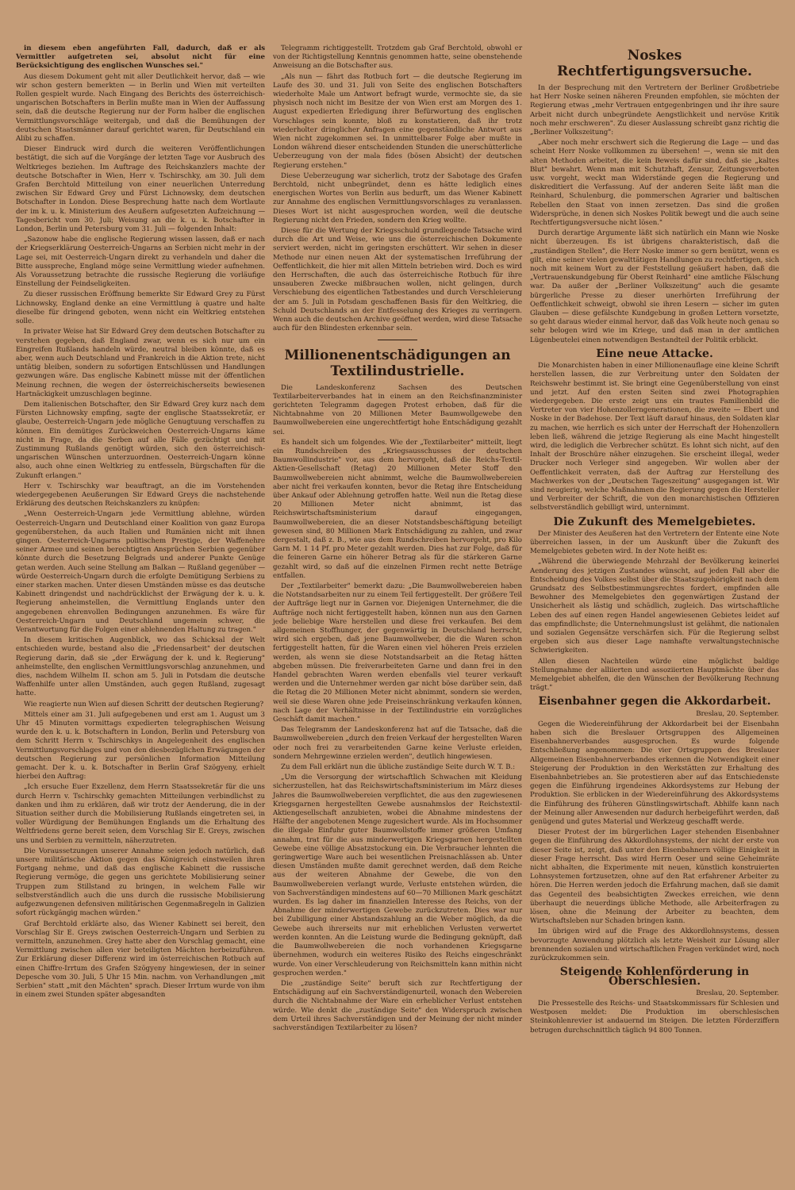in diesem eben angeführten Fall, dadurch, daß er als Vermittler aufgetreten sei, absolut nicht für eine Berücksichtigung des englischen Wunsches sei."
Aus diesem Dokument geht mit aller Deutlichkeit hervor, daß — wie wir schon gestern bemerkten — in Berlin und Wien mit verteilten Rollen gespielt wurde. Nach Eingang des Berichts des österreichisch-ungarischen Botschafters in Berlin mußte man in Wien der Auffassung sein, daß die deutsche Regierung nur der Form halber die englischen Vermittlungsvorschläge weitergab, und daß die Bemühungen der deutschen Staatsmänner darauf gerichtet waren, für Deutschland ein Alibi zu schaffen.
Dieser Eindruck wird durch die weiteren Veröffentlichungen bestätigt, die sich auf die Vorgänge der letzten Tage vor Ausbruch des Weltkrieges beziehen. Im Auftrage des Reichskanzlers machte der deutsche Botschafter in Wien, Herr v. Tschirschky, am 30. Juli dem Grafen Berchtold Mitteilung von einer neuerlichen Unterredung zwischen Sir Edward Grey und Fürst Lichnowsky, dem deutschen Botschafter in London. Diese Besprechung hatte nach dem Wortlaute der im k. u. k. Ministerium des Aeußern aufgesetzten Aufzeichnung — Tagesbericht vom 30. Juli; Weisung an die k. u. k. Botschafter in London, Berlin und Petersburg vom 31. Juli — folgenden Inhalt:
„Sazonow habe die englische Regierung wissen lassen, daß er nach der Kriegserklärung Oesterreich-Ungarns an Serbien nicht mehr in der Lage sei, mit Oesterreich-Ungarn direkt zu verhandeln und daher die Bitte ausspreche, England möge seine Vermittlung wieder aufnehmen. Als Voraussetzung betrachte die russische Regierung die vorläufige Einstellung der Feindseligkeiten.
Zu dieser russischen Eröffnung bemerkte Sir Edward Grey zu Fürst Lichnowsky, England denke an eine Vermittlung à quatre und halte dieselbe für dringend geboten, wenn nicht ein Weltkrieg entstehen solle.
In privater Weise hat Sir Edward Grey dem deutschen Botschafter zu verstehen gegeben, daß England zwar, wenn es sich nur um ein Eingreifen Rußlands handeln würde, neutral bleiben könnte, daß es aber, wenn auch Deutschland und Frankreich in die Aktion trete, nicht untätig bleiben, sondern zu sofortigen Entschlüssen und Handlungen gezwungen wäre. Das englische Kabinett müsse mit der öffentlichen Meinung rechnen, die wegen der österreichischerseits bewiesenen Hartnäckigkeit umzuschlagen beginne.
Dem italienischen Botschafter, den Sir Edward Grey kurz nach dem Fürsten Lichnowsky empfing, sagte der englische Staatssekretär, er glaube, Oesterreich-Ungarn jede mögliche Genugtuung verschaffen zu können. Ein demütiges Zurückweichen Oesterreich-Ungarns käme nicht in Frage, da die Serben auf alle Fälle gezüchtigt und mit Zustimmung Rußlands genötigt würden, sich den österreichisch-ungarischen Wünschen unterzuordnen. Oesterreich-Ungarn könne also, auch ohne einen Weltkrieg zu entfesseln, Bürgschaften für die Zukunft erlangen."
Herr v. Tschirschky war beauftragt, an die im Vorstehenden wiedergegebenen Aeußerungen Sir Edward Greys die nachstehende Erklärung des deutschen Reichskanzlers zu knüpfen:
„Wenn Oesterreich-Ungarn jede Vermittlung ablehne, würden Oesterreich-Ungarn und Deutschland einer Koalition von ganz Europa gegenüberstehen, da auch Italien und Rumänien nicht mit ihnen gingen. Oesterreich-Ungarns politischem Prestige, der Waffenehre seiner Armee und seinen berechtigten Ansprüchen Serbien gegenüber könnte durch die Besetzung Belgrads und anderer Punkte Genüge getan werden. Auch seine Stellung am Balkan — Rußland gegenüber — würde Oesterreich-Ungarn durch die erfolgte Demütigung Serbiens zu einer starken machen. Unter diesen Umständen müsse es das deutsche Kabinett dringendst und nachdrücklichst der Erwägung der k. u. k. Regierung anheimstellen, die Vermittlung Englands unter den angegebenen ehrenvollen Bedingungen anzunehmen. Es wäre für Oesterreich-Ungarn und Deutschland ungemein schwer, die Verantwortung für die Folgen einer ablehnenden Haltung zu tragen."
In diesem kritischen Augenblick, wo das Schicksal der Welt entschieden wurde, bestand also die „Friedensarbeit" der deutschen Regierung darin, daß sie „der Erwägung der k. und k. Regierung" anheimstellte, den englischen Vermittlungsvorschlag anzunehmen, und dies, nachdem Wilhelm II. schon am 5. Juli in Potsdam die deutsche Waffenhilfe unter allen Umständen, auch gegen Rußland, zugesagt hatte.
Wie reagierte nun Wien auf diesen Schritt der deutschen Regierung?
Mittels einer am 31. Juli aufgegebenen und erst am 1. August um 3 Uhr 45 Minuten vormittags expedierten telegraphischen Weisung wurde den k. u. k. Botschaftern in London, Berlin und Petersburg von dem Schritt Herrn v. Tschirschkys in Angelegenheit des englischen Vermittlungsvorschlages und von den diesbezüglichen Erwägungen der deutschen Regierung zur persönlichen Information Mitteilung gemacht. Der k. u. k. Botschafter in Berlin Graf Szögyeny, erhielt hierbei den Auftrag:
„Ich ersuche Euer Exzellenz, dem Herrn Staatssekretär für die uns durch Herrn v. Tschirschky gemachten Mitteilungen verbindlichst zu danken und ihm zu erklären, daß wir trotz der Aenderung, die in der Situation seither durch die Mobilisierung Rußlands eingetreten sei, in voller Würdigung der Bemühungen Englands um die Erhaltung des Weltfriedens gerne bereit seien, dem Vorschlag Sir E. Greys, zwischen uns und Serbien zu vermitteln, näherzutreten.
Die Voraussetzungen unserer Annahme seien jedoch natürlich, daß unsere militärische Aktion gegen das Königreich einstweilen ihren Fortgang nehme, und daß das englische Kabinett die russische Regierung vermöge, die gegen uns gerichtete Mobilisierung seiner Truppen zum Stillstand zu bringen, in welchem Falle wir selbstverständlich auch die uns durch die russische Mobilisierung aufgezwungenen defensiven militärischen Gegenmaßregeln in Galizien sofort rückgängig machen würden."
Graf Berchtold erklärte also, das Wiener Kabinett sei bereit, den Vorschlag Sir E. Greys zwischen Oesterreich-Ungarn und Serbien zu vermitteln, anzunehmen. Grey hatte aber den Vorschlag gemacht, eine Vermittlung zwischen allen vier beteiligten Mächten herbeizuführen. Zur Erklärung dieser Differenz wird im österreichischen Rotbuch auf einen Chiffre-Irrtum des Grafen Szögyeny hingewiesen, der in seiner Depesche vom 30. Juli, 5 Uhr 15 Min. nachm. von Verhandlungen „mit Serbien" statt „mit den Mächten" sprach. Dieser Irrtum wurde von ihm in einem zwei Stunden später abgesandten
Telegramm richtiggestellt. Trotzdem gab Graf Berchtold, obwohl er von der Richtigstellung Kenntnis genommen hatte, seine obenstehende Anweisung an die Botschafter aus.
„Als nun — fährt das Rotbuch fort — die deutsche Regierung im Laufe des 30. und 31. Juli von Seite des englischen Botschafters wiederholte Male um Antwort befragt wurde, vermochte sie, da sie physisch noch nicht im Besitze der von Wien erst am Morgen des 1. August expedierten Erledigung ihrer Befürwortung des englischen Vorschlages sein konnte, bloß zu konstatieren, daß ihr trotz wiederholter dringlicher Anfragen eine gegenständliche Antwort aus Wien nicht zugekommen sei. In unmittelbarer Folge aber mußte in London während dieser entscheidenden Stunden die unerschütterliche Ueberzeugung von der mala fides (bösen Absicht) der deutschen Regierung erstehen."
Diese Ueberzeugung war sicherlich, trotz der Sabotage des Grafen Berchtold, nicht unbegründet, denn es hätte lediglich eines energischen Wortes von Berlin aus bedurft, um das Wiener Kabinett zur Annahme des englischen Vermittlungsvorschlages zu veranlassen. Dieses Wort ist nicht ausgesprochen worden, weil die deutsche Regierung nicht den Frieden, sondern den Krieg wollte.
Diese für die Wertung der Kriegsschuld grundlegende Tatsache wird durch die Art und Weise, wie uns die österreichischen Dokumente serviert werden, nicht im geringsten erschüttert. Wir sehen in dieser Methode nur einen neuen Akt der systematischen Irreführung der Oeffentlichkeit, die hier mit allen Mitteln betrieben wird. Doch es wird den Herrschaften, die auch das österreichische Rotbuch für ihre unsauberen Zwecke mißbrauchen wollen, nicht gelingen, durch Verschiebung des eigentlichen Tatbestandes und durch Verschleierung der am 5. Juli in Potsdam geschaffenen Basis für den Weltkrieg, die Schuld Deutschlands an der Entfesselung des Krieges zu verringern. Wenn auch die deutschen Archive geöffnet werden, wird diese Tatsache auch für den Blindesten erkennbar sein.
Millionenentschädigungen an Textilindustrielle.
Die Landeskonferenz Sachsen des Deutschen Textilarbeiterverbandes hat in einem an den Reichsfinanzminister gerichteten Telegramm dagegen Protest erhoben, daß für die Nichtabnahme von 20 Millionen Meter Baumwollgewebe den Baumwollwebereien eine ungerechtfertigt hohe Entschädigung gezahlt sei.
Es handelt sich um folgendes. Wie der „Textilarbeiter" mitteilt, liegt ein Rundschreiben des „Kriegsausschusses der deutschen Baumwollindustrie" vor, aus dem hervorgeht, daß die Reichs-Textil-Aktien-Gesellschaft (Retag) 20 Millionen Meter Stoff den Baumwollwebereien nicht abnimmt, welche die Baumwollwebereien aber nicht frei verkaufen konnten, bevor die Retag ihre Entscheidung über Ankauf oder Ablehnung getroffen hatte. Weil nun die Retag diese 20 Millionen Meter nicht abnimmt, ist das Reichswirtschaftsministerium darauf eingegangen, Baumwollwebereien, die an dieser Notstandsbeschäftigung beteiligt gewesen sind, 80 Millionen Mark Entschädigung zu zahlen, und zwar dergestalt, daß z. B., wie aus dem Rundschreiben hervorgeht, pro Kilo Garn M. 1 14 Pf. pro Meter gezahlt werden. Dies hat zur Folge, daß für die feineren Garne ein höherer Betrag als für die stärkeren Garne gezahlt wird, so daß auf die einzelnen Firmen recht nette Beträge entfallen.
Der „Textilarbeiter" bemerkt dazu: „Die Baumwollwebereien haben die Notstandsarbeiten nur zu einem Teil fertiggestellt. Der größere Teil der Aufträge liegt nur in Garnen vor. Diejenigen Unternehmer, die die Aufträge noch nicht fertiggestellt haben, können nun aus den Garnen jede beliebige Ware herstellen und diese frei verkaufen. Bei dem allgemeinen Stoffhunger, der gegenwärtig in Deutschland herrscht, wird sich ergeben, daß jene Baumwollweber, die die Waren schon fertiggestellt hatten, für die Waren einen viel höheren Preis erzielen werden, als wenn sie diese Notstandsarbeit an die Retag hätten abgeben müssen. Die freiverarbeiteten Garne und dann frei in den Handel gebrachten Waren werden ebenfalls viel teurer verkauft werden und die Unternehmer werden gar nicht böse darüber sein, daß die Retag die 20 Millionen Meter nicht abnimmt, sondern sie werden, weil sie diese Waren ohne jede Preiseinschränkung verkaufen können, nach Lage der Verhältnisse in der Textilindustrie ein vorzügliches Geschäft damit machen."
Das Telegramm der Landeskonferenz hat auf die Tatsache, daß die Baumwollwebereien „durch den freien Verkauf der hergestellten Waren oder noch frei zu verarbeitenden Garne keine Verluste erleiden, sondern Mehrgewinne erzielen werden", deutlich hingewiesen.
Zu dem Fall erklärt nun die übliche zuständige Seite durch W. T. B.:
„Um die Versorgung der wirtschaftlich Schwachen mit Kleidung sicherzustellen, hat das Reichswirtschaftsministerium im März dieses Jahres die Baumwollwebereien verpflichtet, die aus den zugewiesenen Kriegsgarnen hergestellten Gewebe ausnahmslos der Reichstextil-Aktiengesellschaft anzubieten, wobei die Abnahme mindestens der Hälfte der angebotenen Menge zugesichert wurde. Als im Hochsommer die illegale Einfuhr guter Baumwollstoffe immer größeren Umfang annahm, trat für die aus minderwertigen Kriegsgarnen hergestellten Gewebe eine völlige Absatzstockung ein. Die Verbraucher lehnten die geringwertige Ware auch bei wesentlichen Preisnachlässen ab. Unter diesen Umständen mußte damit gerechnet werden, daß dem Reiche aus der weiteren Abnahme der Gewebe, die von den Baumwollwebereien verlangt wurde, Verluste entstehen würden, die von Sachverständigen mindestens auf 60—70 Millionen Mark geschätzt wurden. Es lag daher im finanziellen Interesse des Reichs, von der Abnahme der minderwertigen Gewebe zurückzutreten. Dies war nur bei Zubilligung einer Abstandszahlung an die Weber möglich, da die Gewebe auch ihrerseits nur mit erheblichen Verlusten verwertet werden konnten. An die Leistung wurde die Bedingung geknüpft, daß die Baumwollwebereien die noch vorhandenen Kriegsgarne übernehmen, wodurch ein weiteres Risiko des Reichs eingeschränkt wurde. Von einer Verschleuderung von Reichsmitteln kann mithin nicht gesprochen werden."
Die „zuständige Seite" beruft sich zur Rechtfertigung der Entschädigung auf ein Sachverständigenurteil, wonach den Webereien durch die Nichtabnahme der Ware ein erheblicher Verlust entstehen würde. Wie denkt die „zuständige Seite" den Widerspruch zwischen dem Urteil ihres Sachverständigen und der Meinung der nicht minder sachverständigen Textilarbeiter zu lösen?
Noskes Rechtfertigungsversuche.
In der Besprechung mit den Vertretern der Berliner Großbetriebe hat Herr Noske seinen näheren Freunden empfohlen, sie möchten der Regierung etwas „mehr Vertrauen entgegenbringen und ihr ihre saure Arbeit nicht durch unbegründete Aengstlichkeit und nervöse Kritik noch mehr erschweren". Zu dieser Auslassung schreibt ganz richtig die „Berliner Volkszeitung":
„Aber noch mehr erschwert sich die Regierung die Lage — und das scheint Herr Noske vollkommen zu übersehen! —, wenn sie mit den alten Methoden arbeitet, die kein Beweis dafür sind, daß sie „kaltes Blut" bewahrt. Wenn man mit Schutzhaft, Zensur, Zeitungsverboten usw. vorgeht, weckt man Widerstände gegen die Regierung und diskreditiert die Verfassung. Auf der anderen Seite läßt man die Reinhard, Schulenburg, die pommerschen Agrarier und baltischen Rebellen den Staat von innen zersetzen. Das sind die großen Widersprüche, in denen sich Noskes Politik bewegt und die auch seine Rechtfertigungsversuche nicht lösen."
Durch derartige Argumente läßt sich natürlich ein Mann wie Noske nicht überzeugen. Es ist übrigens charakteristisch, daß die „zuständigen Stellen", die Herr Noske immer so gern benützt, wenn es gilt, eine seiner vielen gewalttätigen Handlungen zu rechtfertigen, sich noch mit keinem Wort zu der Feststellung geäußert haben, daß die „Vertrauenskundgebung für Oberst Reinhard" eine amtliche Fälschung war. Da außer der „Berliner Volkszeitung" auch die gesamte bürgerliche Presse zu dieser unerhörten Irreführung der Oeffentlichkeit schweigt, obwohl sie ihren Lesern — sicher im guten Glauben — diese gefälschte Kundgebung in großen Lettern vorsetzte, so geht daraus wieder einmal hervor, daß das Volk heute noch genau so sehr belogen wird wie im Kriege, und daß man in der amtlichen Lügenbeutelei einen notwendigen Bestandteil der Politik erblickt.
Eine neue Attacke.
Die Monarchisten haben in einer Millionenauflage eine kleine Schrift herstellen lassen, die zur Verbreitung unter den Soldaten der Reichswehr bestimmt ist. Sie bringt eine Gegenüberstellung von einst und jetzt. Auf den ersten Seiten sind zwei Photographien wiedergegeben. Die erste zeigt uns ein trautes Familienbild die Vertreter von vier Hohenzollerngenerationen, die zweite — Ebert und Noske in der Badehose. Der Text läuft darauf hinaus, den Soldaten klar zu machen, wie herrlich es sich unter der Herrschaft der Hohenzollern leben ließ, während die jetzige Regierung als eine Macht hingestellt wird, die lediglich die Verbrecher schützt. Es lohnt sich nicht, auf den Inhalt der Broschüre näher einzugehen. Sie erscheint illegal, weder Drucker noch Verleger sind angegeben. Wir wollen aber der Oeffentlichkeit verraten, daß der Auftrag zur Herstellung des Machwerkes von der „Deutschen Tageszeitung" ausgegangen ist. Wir sind neugierig, welche Maßnahmen die Regierung gegen die Hersteller und Verbreiter der Schrift, die von den monarchistischen Offizieren selbstverständlich gebilligt wird, unternimmt.
Die Zukunft des Memelgebietes.
Der Minister des Aeußeren hat den Vertretern der Entente eine Note überreichen lassen, in der um Auskunft über die Zukunft des Memelgebietes gebeten wird. In der Note heißt es:
„Während die überwiegende Mehrzahl der Bevölkerung keinerlei Aenderung des jetzigen Zustandes wünscht, auf jeden Fall aber die Entscheidung des Volkes selbst über die Staatszugehörigkeit nach dem Grundsatz des Selbstbestimmungsrechtes fordert, empfinden alle Bewohner des Memelgebietes den gegenwärtigen Zustand der Unsicherheit als lästig und schädlich, zugleich. Das wirtschaftliche Leben des auf einen regen Handel angewiesenen Gebietes leidet auf das empfindlichste; die Unternehmungslust ist gelähmt, die nationalen und sozialen Gegensätze verschärfen sich. Für die Regierung selbst ergeben sich aus dieser Lage namhafte verwaltungstechnische Schwierigkeiten.
Allen diesen Nachteilen würde eine möglichst baldige Stellungnahme der alliierten und assoziierten Hauptmächte über das Memelgebiet abhelfen, die den Wünschen der Bevölkerung Rechnung trägt."
Eisenbahner gegen die Akkordarbeit.
Breslau, 20. September.
Gegen die Wiedereinführung der Akkordarbeit bei der Eisenbahn haben sich die Breslauer Ortsgruppen des Allgemeinen Eisenbahnerverbandes ausgesprochen. Es wurde folgende Entschließung angenommen: Die vier Ortsgruppen des Breslauer Allgemeinen Eisenbahnerverbandes erkennen die Notwendigkeit einer Steigerung der Produktion in den Werkstätten zur Erhaltung des Eisenbahnbetriebes an. Sie protestieren aber auf das Entschiedenste gegen die Einführung irgendeines Akkordsystems zur Hebung der Produktion. Sie erblicken in der Wiedereinführung des Akkordsystems die Einführung des früheren Günstlingswirtschaft. Abhilfe kann nach der Meinung aller Anwesenden nur dadurch herbeigeführt werden, daß genügend und gutes Material und Werkzeug geschafft werde.
Dieser Protest der im bürgerlichen Lager stehenden Eisenbahner gegen die Einführung des Akkordlohnsystems, der nicht der erste von dieser Seite ist, zeigt, daß unter den Eisenbahnern völlige Einigkeit in dieser Frage herrscht. Das wird Herrn Oeser und seine Geheimräte nicht abhalten, die Experimente mit neuen, künstlich konstruierten Lohnsystemen fortzusetzen, ohne auf den Rat erfahrener Arbeiter zu hören. Die Herren werden jedoch die Erfahrung machen, daß sie damit das Gegenteil des beabsichtigten Zweckes erreichen, wie denn überhaupt die neuerdings übliche Methode, alle Arbeiterfragen zu lösen, ohne die Meinung der Arbeiter zu beachten, dem Wirtschaftsleben nur Schaden bringen kann.
Im übrigen wird auf die Frage des Akkordlohnsystems, dessen bevorzugte Anwendung plötzlich als letzte Weisheit zur Lösung aller brennenden sozialen und wirtschaftlichen Fragen verkündet wird, noch zurückzukommen sein.
Steigende Kohlenförderung in Oberschlesien.
Breslau, 20. September.
Die Pressestelle des Reichs- und Staatskommissars für Schlesien und Westposen meldet: Die Produktion im oberschlesischen Steinkohlenrevier ist andauernd im Steigen. Die letzten Förderziffern betrugen durchschnittlich täglich 94 800 Tonnen.